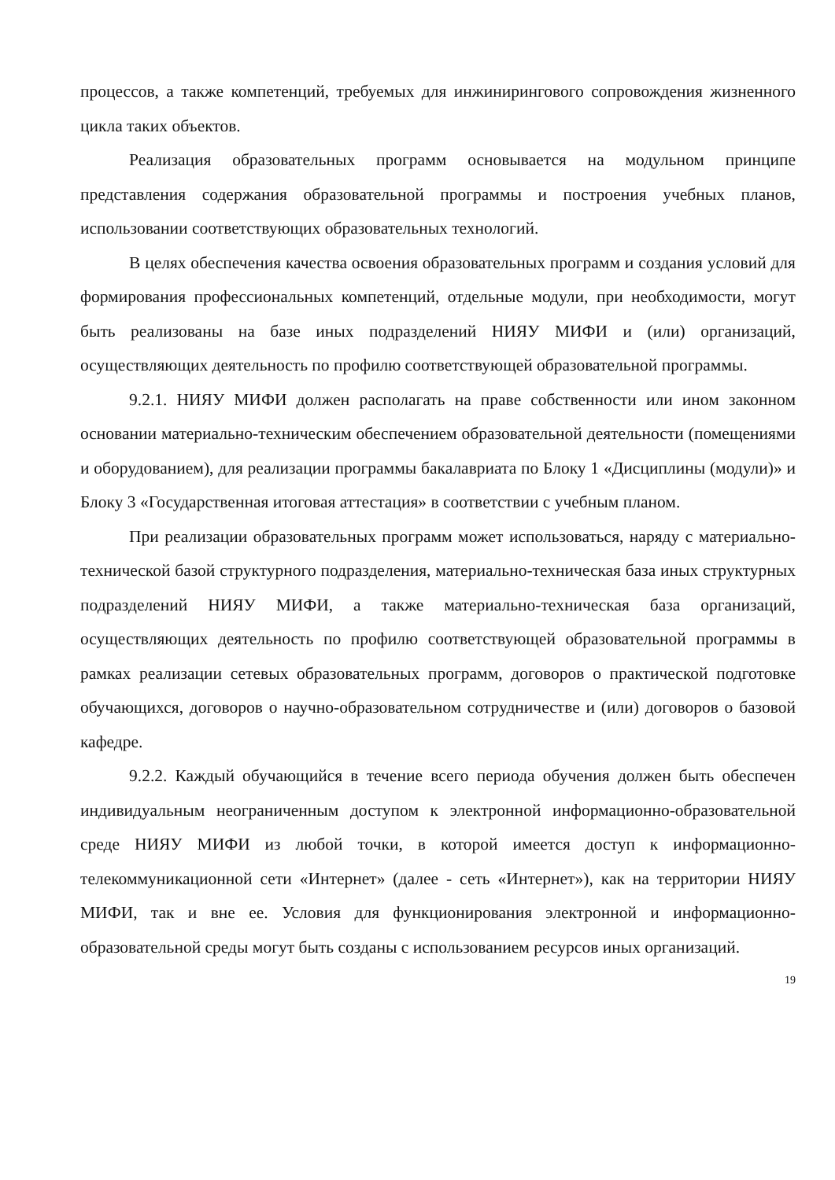процессов, а также компетенций, требуемых для инжинирингового сопровождения жизненного цикла таких объектов.
Реализация образовательных программ основывается на модульном принципе представления содержания образовательной программы и построения учебных планов, использовании соответствующих образовательных технологий.
В целях обеспечения качества освоения образовательных программ и создания условий для формирования профессиональных компетенций, отдельные модули, при необходимости, могут быть реализованы на базе иных подразделений НИЯУ МИФИ и (или) организаций, осуществляющих деятельность по профилю соответствующей образовательной программы.
9.2.1. НИЯУ МИФИ должен располагать на праве собственности или ином законном основании материально-техническим обеспечением образовательной деятельности (помещениями и оборудованием), для реализации программы бакалавриата по Блоку 1 «Дисциплины (модули)» и Блоку 3 «Государственная итоговая аттестация» в соответствии с учебным планом.
При реализации образовательных программ может использоваться, наряду с материально-технической базой структурного подразделения, материально-техническая база иных структурных подразделений НИЯУ МИФИ, а также материально-техническая база организаций, осуществляющих деятельность по профилю соответствующей образовательной программы в рамках реализации сетевых образовательных программ, договоров о практической подготовке обучающихся, договоров о научно-образовательном сотрудничестве и (или) договоров о базовой кафедре.
9.2.2. Каждый обучающийся в течение всего периода обучения должен быть обеспечен индивидуальным неограниченным доступом к электронной информационно-образовательной среде НИЯУ МИФИ из любой точки, в которой имеется доступ к информационно-телекоммуникационной сети «Интернет» (далее - сеть «Интернет»), как на территории НИЯУ МИФИ, так и вне ее. Условия для функционирования электронной и информационно-образовательной среды могут быть созданы с использованием ресурсов иных организаций.
19